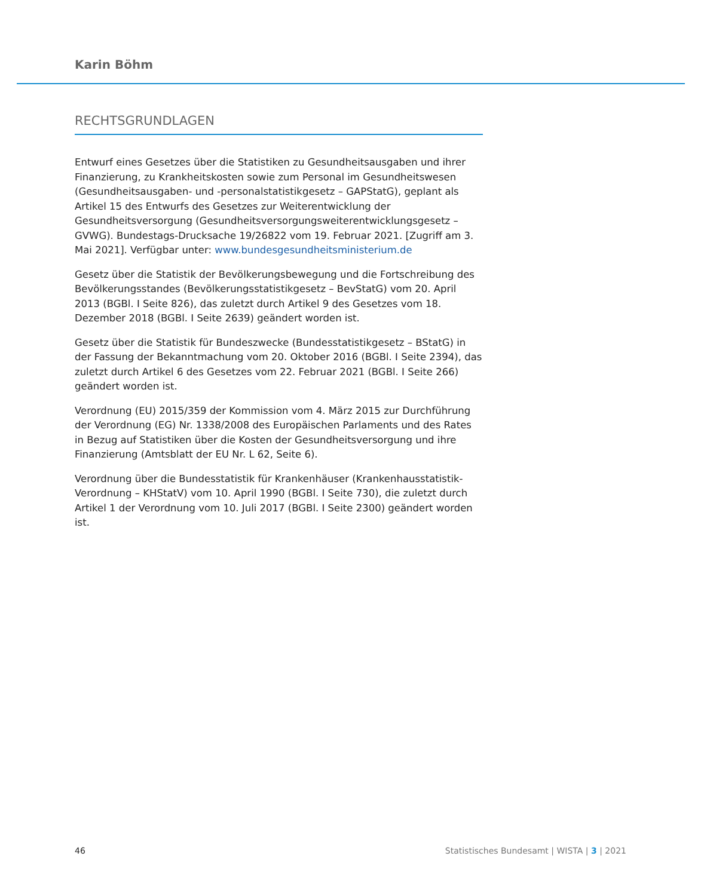Karin Böhm
RECHTSGRUNDLAGEN
Entwurf eines Gesetzes über die Statistiken zu Gesundheitsausgaben und ihrer Finanzierung, zu Krankheitskosten sowie zum Personal im Gesundheitswesen (Gesundheitsausgaben- und -personalstatistikgesetz – GAPStatG), geplant als Artikel 15 des Entwurfs des Gesetzes zur Weiterentwicklung der Gesundheitsversorgung (Gesundheitsversorgungsweiterentwicklungsgesetz – GVWG). Bundestags-Drucksache 19/26822 vom 19. Februar 2021. [Zugriff am 3. Mai 2021]. Verfügbar unter: www.bundesgesundheitsministerium.de
Gesetz über die Statistik der Bevölkerungsbewegung und die Fortschreibung des Bevölkerungsstandes (Bevölkerungsstatistikgesetz – BevStatG) vom 20. April 2013 (BGBl. I Seite 826), das zuletzt durch Artikel 9 des Gesetzes vom 18. Dezember 2018 (BGBl. I Seite 2639) geändert worden ist.
Gesetz über die Statistik für Bundeszwecke (Bundesstatistikgesetz – BStatG) in der Fassung der Bekanntmachung vom 20. Oktober 2016 (BGBl. I Seite 2394), das zuletzt durch Artikel 6 des Gesetzes vom 22. Februar 2021 (BGBl. I Seite 266) geändert worden ist.
Verordnung (EU) 2015/359 der Kommission vom 4. März 2015 zur Durchführung der Verordnung (EG) Nr. 1338/2008 des Europäischen Parlaments und des Rates in Bezug auf Statistiken über die Kosten der Gesundheitsversorgung und ihre Finanzierung (Amtsblatt der EU Nr. L 62, Seite 6).
Verordnung über die Bundesstatistik für Krankenhäuser (Krankenhausstatistik-Verordnung – KHStatV) vom 10. April 1990 (BGBl. I Seite 730), die zuletzt durch Artikel 1 der Verordnung vom 10. Juli 2017 (BGBl. I Seite 2300) geändert worden ist.
46 Statistisches Bundesamt | WISTA | 3 | 2021